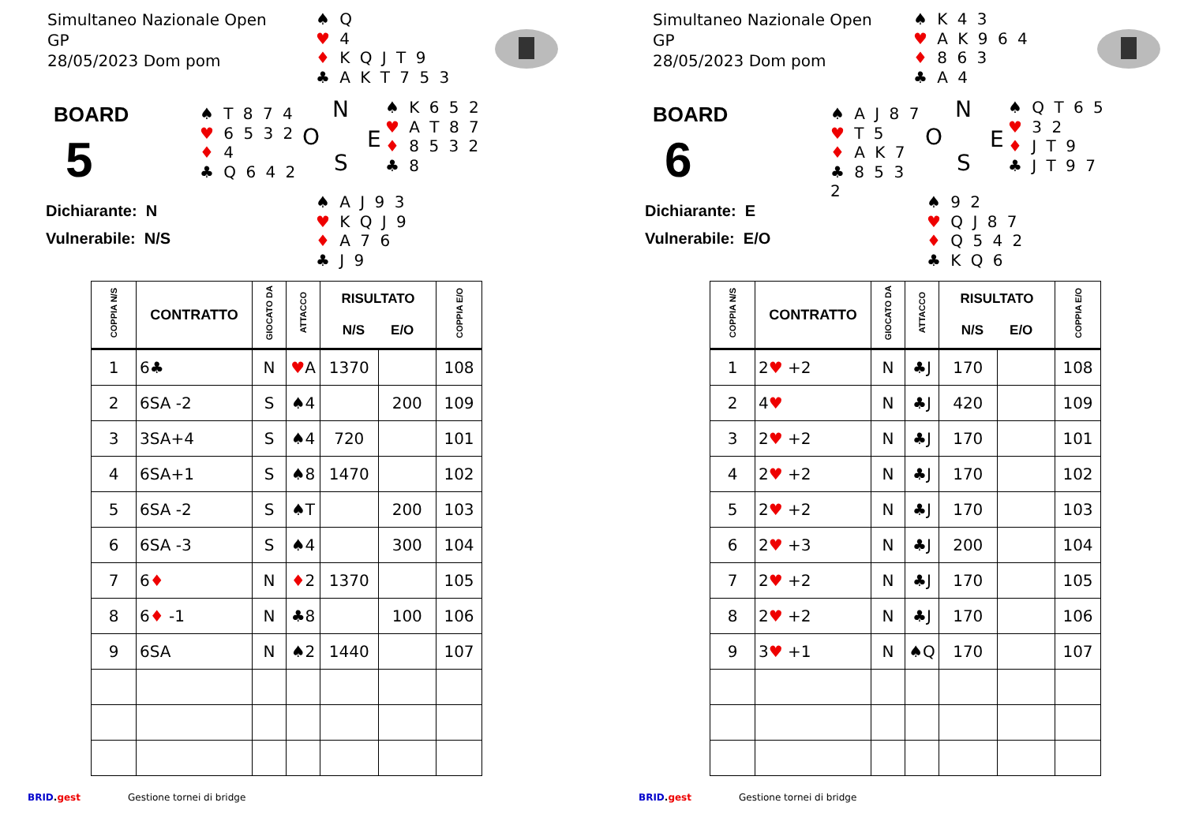Simultaneo Nazionale Open
GP
28/05/2023 Dom pom
♠ Q
♥ 4
♦ K Q J T 9
♣ A K T 7 5 3
BOARD
5
Dichiarante: N
Vulnerabile: N/S
♠ T 8 7 4
♥ 6 5 3 2
♦ 4
♣ Q 6 4 2
N
O E
S
♠ K 6 5 2
♥ A T 8 7
♦ 8 5 3 2
♣ 8
♠ A J 9 3
♥ K Q J 9
♦ A 7 6
♣ J 9
| COPPIA N/S | CONTRATTO | GIOCATO DA | ATTACCO | RISULTATO N/S E/O | | COPPIA E/O |
| --- | --- | --- | --- | --- | --- | --- |
| 1 | 6♣ | N | ♥ A | 1370 | | 108 |
| 2 | 6SA -2 | S | ♠4 | | 200 | 109 |
| 3 | 3SA+4 | S | ♠4 | 720 | | 101 |
| 4 | 6SA+1 | S | ♠8 | 1470 | | 102 |
| 5 | 6SA -2 | S | ♠T | | 200 | 103 |
| 6 | 6SA -3 | S | ♠4 | | 300 | 104 |
| 7 | 6 ♦ | N | ♦ 2 | 1370 | | 105 |
| 8 | 6 ♦ -1 | N | ♣8 | | 100 | 106 |
| 9 | 6SA | N | ♠2 | 1440 | | 107 |
BRID.gest Gestione tornei di bridge
Simultaneo Nazionale Open
GP
28/05/2023 Dom pom
♠ K 4 3
♥ A K 9 6 4
♦ 8 6 3
♣ A 4
BOARD
6
Dichiarante: E
Vulnerabile: E/O
♠ A J 8 7
♥ T 5
♦ A K 7
♣ 8 5 3 2
N
O E
S
♠ Q T 6 5
♥ 3 2
♦ J T 9
♣ J T 9 7
♠ 9 2
♥ Q J 8 7
♦ Q 5 4 2
♣ K Q 6
| COPPIA N/S | CONTRATTO | GIOCATO DA | ATTACCO | RISULTATO N/S E/O | | COPPIA E/O |
| --- | --- | --- | --- | --- | --- | --- |
| 1 | 2 ♥ +2 | N | ♣J | 170 | | 108 |
| 2 | 4 ♥ | N | ♣J | 420 | | 109 |
| 3 | 2 ♥ +2 | N | ♣J | 170 | | 101 |
| 4 | 2 ♥ +2 | N | ♣J | 170 | | 102 |
| 5 | 2 ♥ +2 | N | ♣J | 170 | | 103 |
| 6 | 2 ♥ +3 | N | ♣J | 200 | | 104 |
| 7 | 2 ♥ +2 | N | ♣J | 170 | | 105 |
| 8 | 2 ♥ +2 | N | ♣J | 170 | | 106 |
| 9 | 3 ♥ +1 | N | ♠Q | 170 | | 107 |
BRID.gest Gestione tornei di bridge